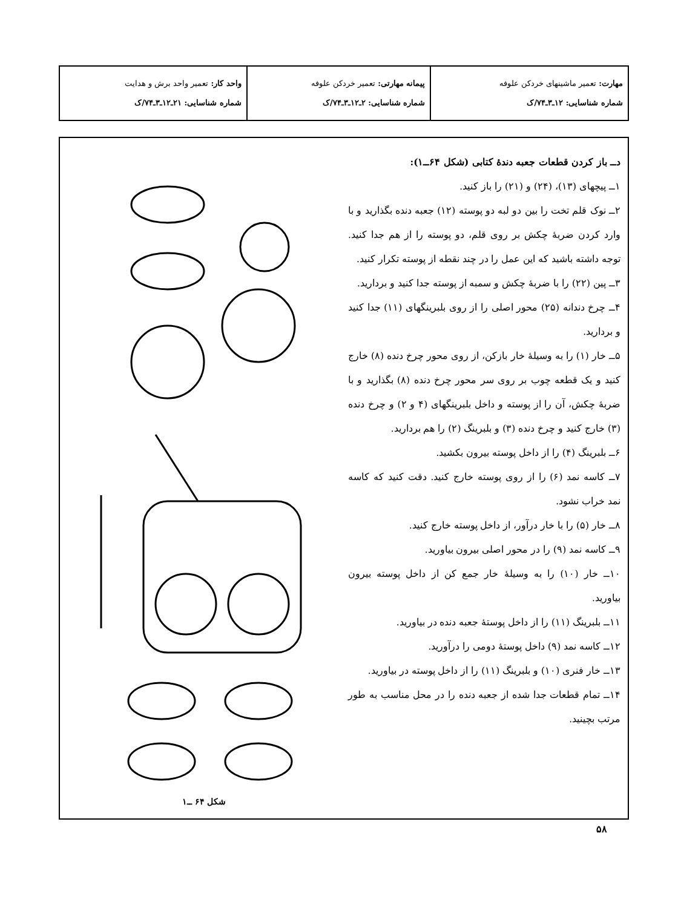| مهارت: تعمیر ماشینهای خردکن علوفه شماره شناسایی: ۱۲ـ۳ـ۷۴/ک | پیمانه مهارتی: تعمیر خردکن علوفه شماره شناسایی: ۲ـ۱۲ـ۳ـ۷۴/ک | واحد کار: تعمیر واحد برش و هدایت شماره شناسایی: ۲۱ـ۱۲ـ۳ـ۷۴/ک |
دــ باز کردن قطعات جعبه دندهٔ کتابی (شکل ۶۴ــ۱):
۱ــ پیچهای (۱۳)، (۲۴) و (۲۱) را باز کنید.
۲ــ نوک قلم تخت را بین دو لبه دو پوسته (۱۲) جعبه دنده بگذارید و با وارد کردن ضربهٔ چکش بر روی قلم، دو پوسته را از هم جدا کنید. توجه داشته باشید که این عمل را در چند نقطه از پوسته تکرار کنید.
۳ــ پین (۲۲) را با ضربهٔ چکش و سمبه از پوسته جدا کنید و بردارید.
۴ــ چرخ دندانه (۲۵) محور اصلی را از روی بلبرینگهای (۱۱) جدا کنید و بردارید.
۵ــ خار (۱) را به وسیلهٔ خار بازکن، از روی محور چرخ دنده (۸) خارج کنید و یک قطعه چوب بر روی سر محور چرخ دنده (۸) بگذارید و با ضربهٔ چکش، آن را از پوسته و داخل بلبرینگهای (۴ و ۲) و چرخ دنده (۳) خارج کنید و چرخ دنده (۳) و بلبرینگ (۲) را هم بردارید.
۶ــ بلبرینگ (۴) را از داخل پوسته بیرون بکشید.
۷ــ کاسه نمد (۶) را از روی پوسته خارج کنید. دقت کنید که کاسه نمد خراب نشود.
۸ــ خار (۵) را با خار درآور، از داخل پوسته خارج کنید.
۹ــ کاسه نمد (۹) را در محور اصلی بیرون بیاورید.
۱۰ــ خار (۱۰) را به وسیلهٔ خار جمع کن از داخل پوسته بیرون بیاورید.
۱۱ــ بلبرینگ (۱۱) را از داخل پوستهٔ جعبه دنده در بیاورید.
۱۲ــ کاسه نمد (۹) داخل پوستهٔ دومی را درآورید.
۱۳ــ خار فنری (۱۰) و بلبرینگ (۱۱) را از داخل پوسته در بیاورید.
۱۴ــ تمام قطعات جدا شده از جعبه دنده را در محل مناسب به طور مرتب بچینید.
شکل ۶۴ ــ۱
۵۸